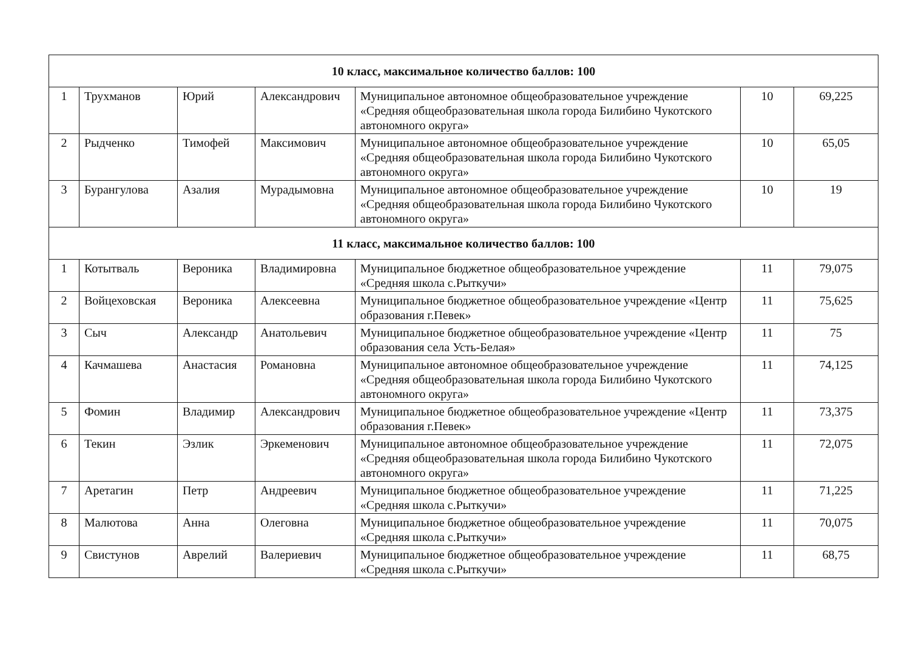| 10 класс, максимальное количество баллов: 100 | | | | | | |
| --- | --- | --- | --- | --- | --- | --- |
| 1 | Трухманов | Юрий | Александрович | Муниципальное автономное общеобразовательное учреждение «Средняя общеобразовательная школа города Билибино Чукотского автономного округа» | 10 | 69,225 |
| 2 | Рыдченко | Тимофей | Максимович | Муниципальное автономное общеобразовательное учреждение «Средняя общеобразовательная школа города Билибино Чукотского автономного округа» | 10 | 65,05 |
| 3 | Бурангулова | Азалия | Мурадымовна | Муниципальное автономное общеобразовательное учреждение «Средняя общеобразовательная школа города Билибино Чукотского автономного округа» | 10 | 19 |
| 11 класс, максимальное количество баллов: 100 | | | | | | |
| 1 | Котытваль | Вероника | Владимировна | Муниципальное бюджетное общеобразовательное учреждение «Средняя школа с.Рыткучи» | 11 | 79,075 |
| 2 | Войцеховская | Вероника | Алексеевна | Муниципальное бюджетное общеобразовательное учреждение «Центр образования г.Певек» | 11 | 75,625 |
| 3 | Сыч | Александр | Анатольевич | Муниципальное бюджетное общеобразовательное учреждение «Центр образования села Усть-Белая» | 11 | 75 |
| 4 | Качмашева | Анастасия | Романовна | Муниципальное автономное общеобразовательное учреждение «Средняя общеобразовательная школа города Билибино Чукотского автономного округа» | 11 | 74,125 |
| 5 | Фомин | Владимир | Александрович | Муниципальное бюджетное общеобразовательное учреждение «Центр образования г.Певек» | 11 | 73,375 |
| 6 | Текин | Эзлик | Эркеменович | Муниципальное автономное общеобразовательное учреждение «Средняя общеобразовательная школа города Билибино Чукотского автономного округа» | 11 | 72,075 |
| 7 | Аретагин | Петр | Андреевич | Муниципальное бюджетное общеобразовательное учреждение «Средняя школа с.Рыткучи» | 11 | 71,225 |
| 8 | Малютова | Анна | Олеговна | Муниципальное бюджетное общеобразовательное учреждение «Средняя школа с.Рыткучи» | 11 | 70,075 |
| 9 | Свистунов | Аврелий | Валериевич | Муниципальное бюджетное общеобразовательное учреждение «Средняя школа с.Рыткучи» | 11 | 68,75 |